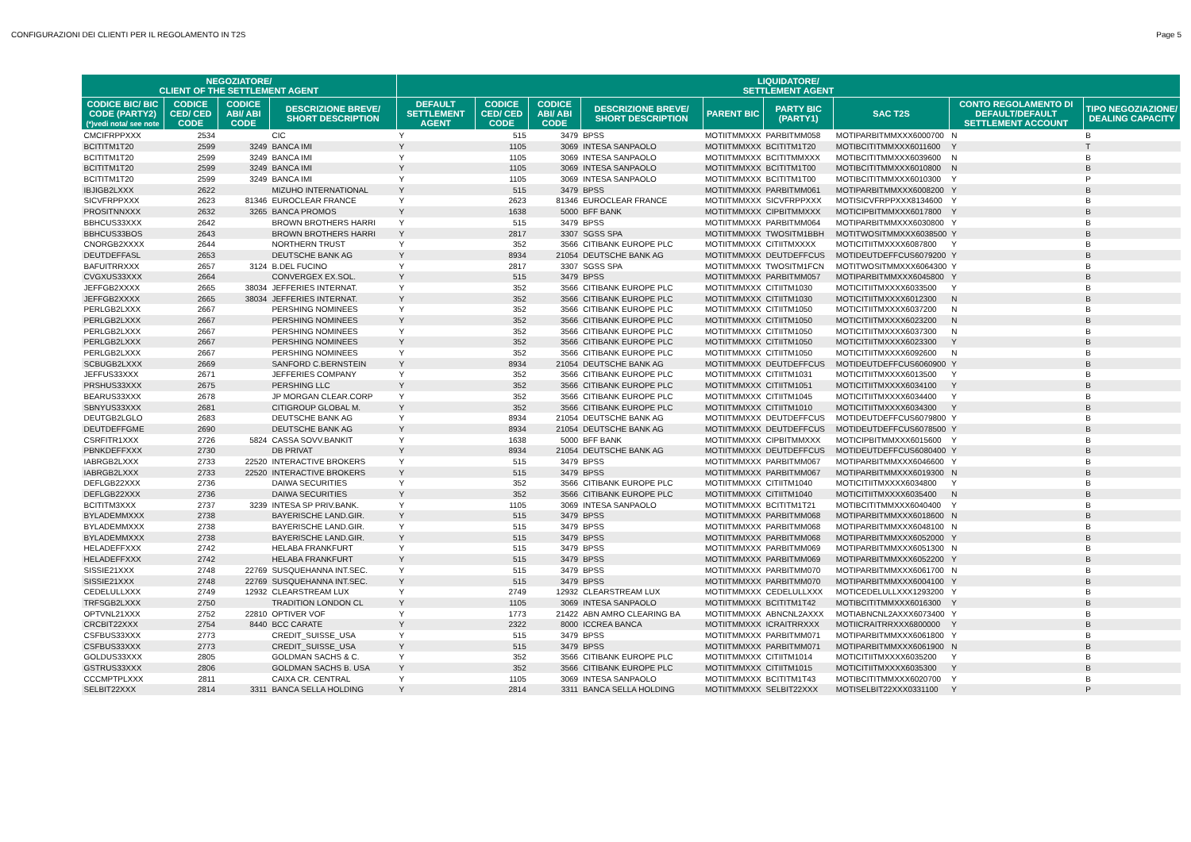CONFIGURAZIONI DEI CLIENTI PER IL REGOLAMENTO IN T2S Page 5
| NEGOZIATORE/ CLIENT OF THE SETTLEMENT AGENT | | | | LIQUIDATORE/ SETTLEMENT AGENT | | | | | | | | |
| --- | --- | --- | --- | --- | --- | --- | --- | --- | --- | --- | --- | --- |
| CODICE BIC/ BIC CODE (PARTY2) (*)vedi nota/ see note | CODICE CED/ CED CODE | CODICE ABI/ ABI CODE | DESCRIZIONE BREVE/ SHORT DESCRIPTION | DEFAULT SETTLEMENT AGENT | CODICE CED/ CED CODE | CODICE ABI/ ABI CODE | DESCRIZIONE BREVE/ SHORT DESCRIPTION | PARENT BIC | PARTY BIC (PARTY1) | SAC T2S | CONTO REGOLAMENTO DI DEFAULT/DEFAULT SETTLEMENT ACCOUNT | TIPO NEGOZIAZIONE/ DEALING CAPACITY |
| CMCIFRPPXXX | 2534 | | CIC | Y | 515 | 3479 | BPSS | MOTIITMMXXX | PARBITMM058 | MOTIPARBITMMXXX6000700 | N | B |
| BCITITM1T20 | 2599 | 3249 | BANCA IMI | Y | 1105 | 3069 | INTESA SANPAOLO | MOTIITMMXXX | BCITITM1T20 | MOTIBCITITMMXXX6011600 | Y | T |
| BCITITM1T20 | 2599 | 3249 | BANCA IMI | Y | 1105 | 3069 | INTESA SANPAOLO | MOTIITMMXXX | BCITITMMXXX | MOTIBCITITMMXXX6039600 | N | B |
| BCITITM1T20 | 2599 | 3249 | BANCA IMI | Y | 1105 | 3069 | INTESA SANPAOLO | MOTIITMMXXX | BCITITM1T00 | MOTIBCITITMMXXX6010800 | N | B |
| BCITITM1T20 | 2599 | 3249 | BANCA IMI | Y | 1105 | 3069 | INTESA SANPAOLO | MOTIITMMXXX | BCITITM1T00 | MOTIBCITITMMXXX6010300 | Y | P |
| IBJIGB2LXXX | 2622 | | MIZUHO INTERNATIONAL | Y | 515 | 3479 | BPSS | MOTIITMMXXX | PARBITMM061 | MOTIPARBITMMXXX6008200 | Y | B |
| SICVFRPPXXX | 2623 | 81346 | EUROCLEAR FRANCE | Y | 2623 | 81346 | EUROCLEAR FRANCE | MOTIITMMXXX | SICVFRPPXXX | MOTISICVFRPPXXX8134600 | Y | B |
| PROSITNNXXX | 2632 | 3265 | BANCA PROMOS | Y | 1638 | 5000 | BFF BANK | MOTIITMMXXX | CIPBITMMXXX | MOTICIPBITMMXXX6017800 | Y | B |
| BBHCUS33XXX | 2642 | | BROWN BROTHERS HARRI | Y | 515 | 3479 | BPSS | MOTIITMMXXX | PARBITMM064 | MOTIPARBITMMXXX6030800 | Y | B |
| BBHCUS33BOS | 2643 | | BROWN BROTHERS HARRI | Y | 2817 | 3307 | SGSS SPA | MOTIITMMXXX | TWOSITM1BBH | MOTITWOSITMMXXX6038500 | Y | B |
| CNORGB2XXXX | 2644 | | NORTHERN TRUST | Y | 352 | 3566 | CITIBANK EUROPE PLC | MOTIITMMXXX | CITIITMXXXX | MOTICITIITMXXXX6087800 | Y | B |
| DEUTDEFFASL | 2653 | | DEUTSCHE BANK AG | Y | 8934 | 21054 | DEUTSCHE BANK AG | MOTIITMMXXX | DEUTDEFFCUS | MOTIDEUTDEFFCUS6079200 | Y | B |
| BAFUITRRXXX | 2657 | 3124 | B.DEL FUCINO | Y | 2817 | 3307 | SGSS SPA | MOTIITMMXXX | TWOSITM1FCN | MOTITWOSITMMXXX6064300 | Y | B |
| CVGXUS33XXX | 2664 | | CONVERGEX EX.SOL. | Y | 515 | 3479 | BPSS | MOTIITMMXXX | PARBITMM057 | MOTIPARBITMMXXX6045800 | Y | B |
| JEFFGB2XXXX | 2665 | 38034 | JEFFERIES INTERNAT. | Y | 352 | 3566 | CITIBANK EUROPE PLC | MOTIITMMXXX | CITIITM1030 | MOTICITIITMXXXX6033500 | Y | B |
| JEFFGB2XXXX | 2665 | 38034 | JEFFERIES INTERNAT. | Y | 352 | 3566 | CITIBANK EUROPE PLC | MOTIITMMXXX | CITIITM1030 | MOTICITIITMXXXX6012300 | N | B |
| PERLGB2LXXX | 2667 | | PERSHING NOMINEES | Y | 352 | 3566 | CITIBANK EUROPE PLC | MOTIITMMXXX | CITIITM1050 | MOTICITIITMXXXX6037200 | N | B |
| PERLGB2LXXX | 2667 | | PERSHING NOMINEES | Y | 352 | 3566 | CITIBANK EUROPE PLC | MOTIITMMXXX | CITIITM1050 | MOTICITIITMXXXX6023200 | N | B |
| PERLGB2LXXX | 2667 | | PERSHING NOMINEES | Y | 352 | 3566 | CITIBANK EUROPE PLC | MOTIITMMXXX | CITIITM1050 | MOTICITIITMXXXX6037300 | N | B |
| PERLGB2LXXX | 2667 | | PERSHING NOMINEES | Y | 352 | 3566 | CITIBANK EUROPE PLC | MOTIITMMXXX | CITIITM1050 | MOTICITIITMXXXX6023300 | Y | B |
| PERLGB2LXXX | 2667 | | PERSHING NOMINEES | Y | 352 | 3566 | CITIBANK EUROPE PLC | MOTIITMMXXX | CITIITM1050 | MOTICITIITMXXXX6092600 | N | B |
| SCBUGB2LXXX | 2669 | | SANFORD C.BERNSTEIN | Y | 8934 | 21054 | DEUTSCHE BANK AG | MOTIITMMXXX | DEUTDEFFCUS | MOTIDEUTDEFFCUS6060900 | Y | B |
| JEFFUS33XXX | 2671 | | JEFFERIES COMPANY | Y | 352 | 3566 | CITIBANK EUROPE PLC | MOTIITMMXXX | CITIITM1031 | MOTICITIITMXXXX6013500 | Y | B |
| PRSHUS33XXX | 2675 | | PERSHING LLC | Y | 352 | 3566 | CITIBANK EUROPE PLC | MOTIITMMXXX | CITIITM1051 | MOTICITIITMXXXX6034100 | Y | B |
| BEARUS33XXX | 2678 | | JP MORGAN CLEAR.CORP | Y | 352 | 3566 | CITIBANK EUROPE PLC | MOTIITMMXXX | CITIITM1045 | MOTICITIITMXXXX6034400 | Y | B |
| SBNYUS33XXX | 2681 | | CITIGROUP GLOBAL M. | Y | 352 | 3566 | CITIBANK EUROPE PLC | MOTIITMMXXX | CITIITM1010 | MOTICITIITMXXXX6034300 | Y | B |
| DEUTGB2LGLO | 2683 | | DEUTSCHE BANK AG | Y | 8934 | 21054 | DEUTSCHE BANK AG | MOTIITMMXXX | DEUTDEFFCUS | MOTIDEUTDEFFCUS6079800 | Y | B |
| DEUTDEFFGME | 2690 | | DEUTSCHE BANK AG | Y | 8934 | 21054 | DEUTSCHE BANK AG | MOTIITMMXXX | DEUTDEFFCUS | MOTIDEUTDEFFCUS6078500 | Y | B |
| CSRFITR1XXX | 2726 | 5824 | CASSA SOVV.BANKIT | Y | 1638 | 5000 | BFF BANK | MOTIITMMXXX | CIPBITMMXXX | MOTICIPBITMMXXX6015600 | Y | B |
| PBNKDEFFXXX | 2730 | | DB PRIVAT | Y | 8934 | 21054 | DEUTSCHE BANK AG | MOTIITMMXXX | DEUTDEFFCUS | MOTIDEUTDEFFCUS6080400 | Y | B |
| IABRGB2LXXX | 2733 | 22520 | INTERACTIVE BROKERS | Y | 515 | 3479 | BPSS | MOTIITMMXXX | PARBITMM067 | MOTIPARBITMMXXX6046600 | Y | B |
| IABRGB2LXXX | 2733 | 22520 | INTERACTIVE BROKERS | Y | 515 | 3479 | BPSS | MOTIITMMXXX | PARBITMM067 | MOTIPARBITMMXXX6019300 | N | B |
| DEFLGB22XXX | 2736 | | DAIWA SECURITIES | Y | 352 | 3566 | CITIBANK EUROPE PLC | MOTIITMMXXX | CITIITM1040 | MOTICITIITMXXXX6034800 | Y | B |
| DEFLGB22XXX | 2736 | | DAIWA SECURITIES | Y | 352 | 3566 | CITIBANK EUROPE PLC | MOTIITMMXXX | CITIITM1040 | MOTICITIITMXXXX6035400 | N | B |
| BCITITM3XXX | 2737 | 3239 | INTESA SP PRIV.BANK. | Y | 1105 | 3069 | INTESA SANPAOLO | MOTIITMMXXX | BCITITM1T21 | MOTIBCITITMMXXX6040400 | Y | B |
| BYLADEMMXXX | 2738 | | BAYERISCHE LAND.GIR. | Y | 515 | 3479 | BPSS | MOTIITMMXXX | PARBITMM068 | MOTIPARBITMMXXX6018600 | N | B |
| BYLADEMMXXX | 2738 | | BAYERISCHE LAND.GIR. | Y | 515 | 3479 | BPSS | MOTIITMMXXX | PARBITMM068 | MOTIPARBITMMXXX6048100 | N | B |
| BYLADEMMXXX | 2738 | | BAYERISCHE LAND.GIR. | Y | 515 | 3479 | BPSS | MOTIITMMXXX | PARBITMM068 | MOTIPARBITMMXXX6052000 | Y | B |
| HELADEFFXXX | 2742 | | HELABA FRANKFURT | Y | 515 | 3479 | BPSS | MOTIITMMXXX | PARBITMM069 | MOTIPARBITMMXXX6051300 | N | B |
| HELADEFFXXX | 2742 | | HELABA FRANKFURT | Y | 515 | 3479 | BPSS | MOTIITMMXXX | PARBITMM069 | MOTIPARBITMMXXX6052200 | Y | B |
| SISSIE21XXX | 2748 | 22769 | SUSQUEHANNA INT.SEC. | Y | 515 | 3479 | BPSS | MOTIITMMXXX | PARBITMM070 | MOTIPARBITMMXXX6061700 | N | B |
| SISSIE21XXX | 2748 | 22769 | SUSQUEHANNA INT.SEC. | Y | 515 | 3479 | BPSS | MOTIITMMXXX | PARBITMM070 | MOTIPARBITMMXXX6004100 | Y | B |
| CEDELULLXXX | 2749 | 12932 | CLEARSTREAM LUX | Y | 2749 | 12932 | CLEARSTREAM LUX | MOTIITMMXXX | CEDELULLXXX | MOTICEDELULLXXX1293200 | Y | B |
| TRFSGB2LXXX | 2750 | | TRADITION LONDON CL | Y | 1105 | 3069 | INTESA SANPAOLO | MOTIITMMXXX | BCITITM1T42 | MOTIBCITITMMXXX6016300 | Y | B |
| OPTVNL21XXX | 2752 | 22810 | OPTIVER VOF | Y | 1773 | 21422 | ABN AMRO CLEARING BA | MOTIITMMXXX | ABNCNL2AXXX | MOTIABNCNL2AXXX6073400 | Y | B |
| CRCBIT22XXX | 2754 | 8440 | BCC CARATE | Y | 2322 | 8000 | ICCREA BANCA | MOTIITMMXXX | ICRAITRRXXX | MOTIICRAITRRXXX6800000 | Y | B |
| CSFBUS33XXX | 2773 | | CREDIT_SUISSE_USA | Y | 515 | 3479 | BPSS | MOTIITMMXXX | PARBITMM071 | MOTIPARBITMMXXX6061800 | Y | B |
| CSFBUS33XXX | 2773 | | CREDIT_SUISSE_USA | Y | 515 | 3479 | BPSS | MOTIITMMXXX | PARBITMM071 | MOTIPARBITMMXXX6061900 | N | B |
| GOLDUS33XXX | 2805 | | GOLDMAN SACHS & C. | Y | 352 | 3566 | CITIBANK EUROPE PLC | MOTIITMMXXX | CITIITM1014 | MOTICITIITMXXXX6035200 | Y | B |
| GSTRUS33XXX | 2806 | | GOLDMAN SACHS B. USA | Y | 352 | 3566 | CITIBANK EUROPE PLC | MOTIITMMXXX | CITIITM1015 | MOTICITIITMXXXX6035300 | Y | B |
| CCCMPTPLXXX | 2811 | | CAIXA CR. CENTRAL | Y | 1105 | 3069 | INTESA SANPAOLO | MOTIITMMXXX | BCITITM1T43 | MOTIBCITITMMXXX6020700 | Y | B |
| SELBIT22XXX | 2814 | 3311 | BANCA SELLA HOLDING | Y | 2814 | 3311 | BANCA SELLA HOLDING | MOTIITMMXXX | SELBIT22XXX | MOTISELBIT22XXX0331100 | Y | P |